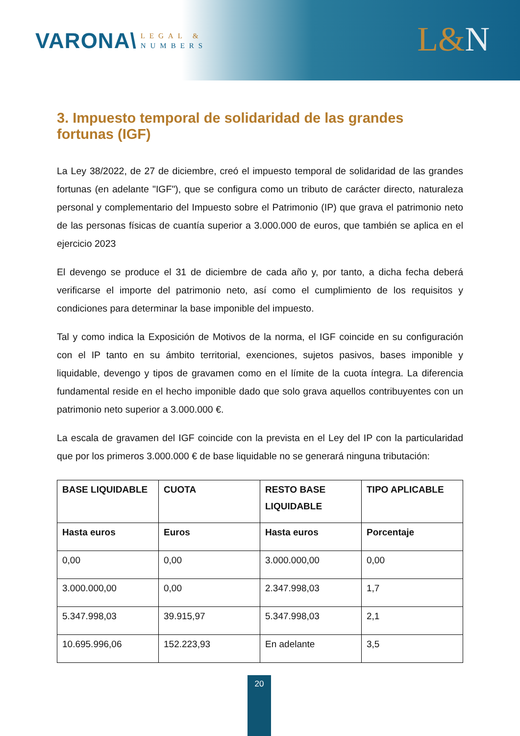VARONA\
LEGAL &
NUMBERS
L&N
3. Impuesto temporal de solidaridad de las grandes fortunas (IGF)
La Ley 38/2022, de 27 de diciembre, creó el impuesto temporal de solidaridad de las grandes fortunas (en adelante "IGF"), que se configura como un tributo de carácter directo, naturaleza personal y complementario del Impuesto sobre el Patrimonio (IP) que grava el patrimonio neto de las personas físicas de cuantía superior a 3.000.000 de euros, que también se aplica en el ejercicio 2023
El devengo se produce el 31 de diciembre de cada año y, por tanto, a dicha fecha deberá verificarse el importe del patrimonio neto, así como el cumplimiento de los requisitos y condiciones para determinar la base imponible del impuesto.
Tal y como indica la Exposición de Motivos de la norma, el IGF coincide en su configuración con el IP tanto en su ámbito territorial, exenciones, sujetos pasivos, bases imponible y liquidable, devengo y tipos de gravamen como en el límite de la cuota íntegra. La diferencia fundamental reside en el hecho imponible dado que solo grava aquellos contribuyentes con un patrimonio neto superior a 3.000.000 €.
La escala de gravamen del IGF coincide con la prevista en el Ley del IP con la particularidad que por los primeros 3.000.000 € de base liquidable no se generará ninguna tributación:
| BASE LIQUIDABLE | CUOTA | RESTO BASE LIQUIDABLE | TIPO APLICABLE |
| --- | --- | --- | --- |
| Hasta euros | Euros | Hasta euros | Porcentaje |
| 0,00 | 0,00 | 3.000.000,00 | 0,00 |
| 3.000.000,00 | 0,00 | 2.347.998,03 | 1,7 |
| 5.347.998,03 | 39.915,97 | 5.347.998,03 | 2,1 |
| 10.695.996,06 | 152.223,93 | En adelante | 3,5 |
20